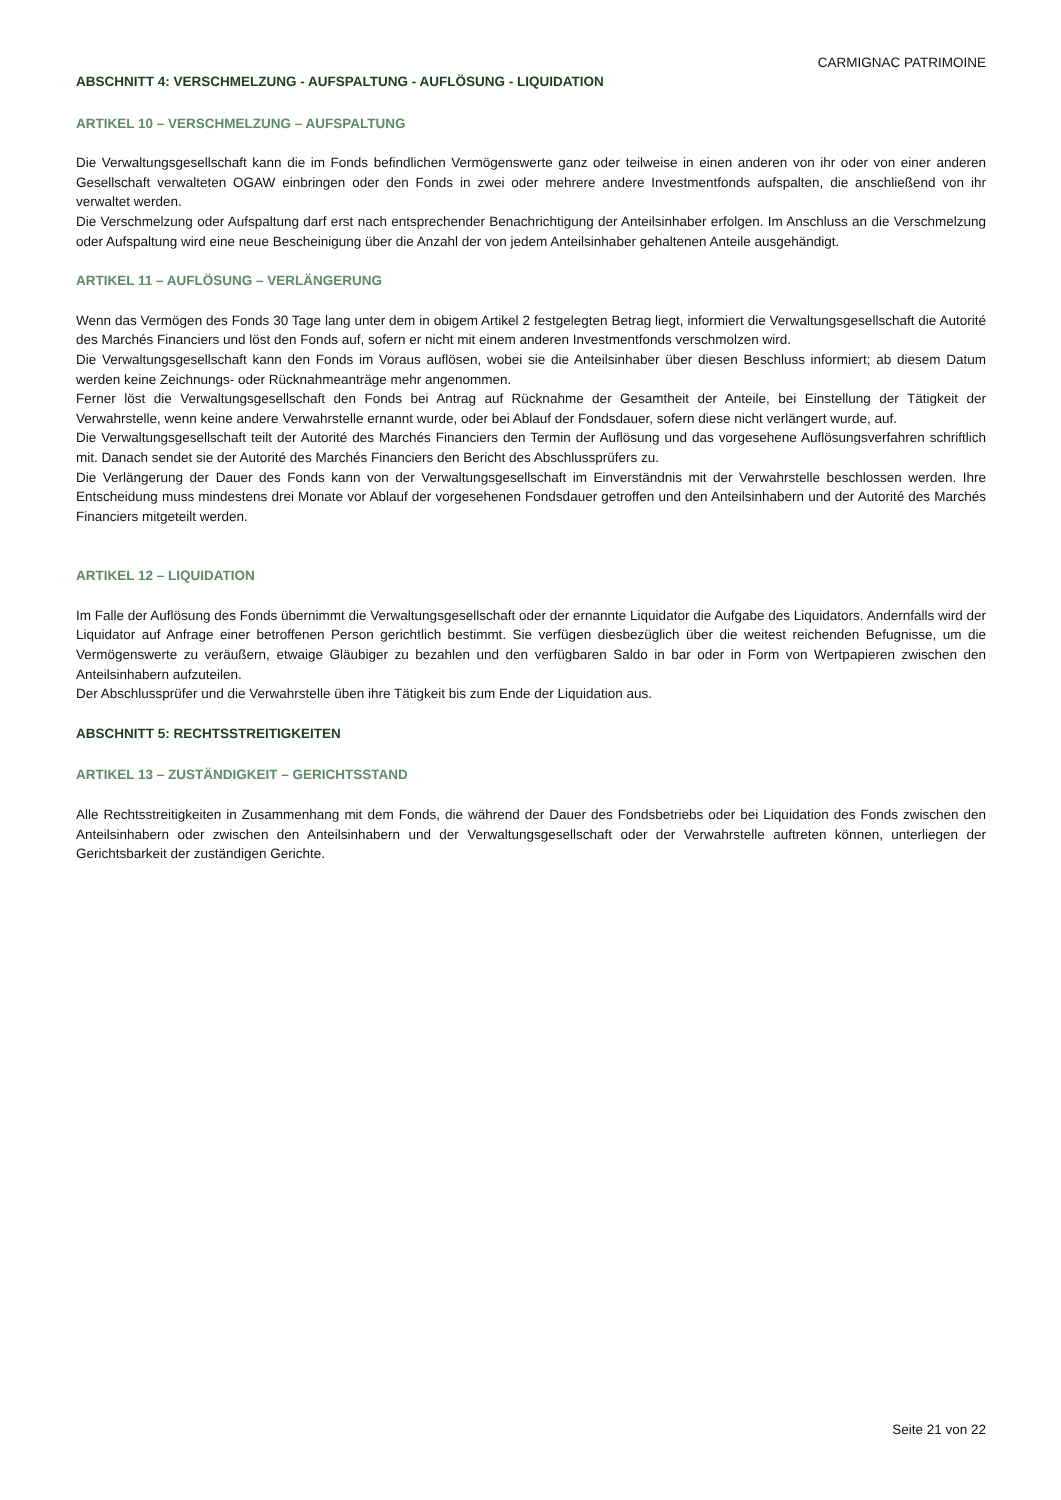CARMIGNAC PATRIMOINE
ABSCHNITT 4: VERSCHMELZUNG - AUFSPALTUNG - AUFLÖSUNG - LIQUIDATION
ARTIKEL 10 – VERSCHMELZUNG – AUFSPALTUNG
Die Verwaltungsgesellschaft kann die im Fonds befindlichen Vermögenswerte ganz oder teilweise in einen anderen von ihr oder von einer anderen Gesellschaft verwalteten OGAW einbringen oder den Fonds in zwei oder mehrere andere Investmentfonds aufspalten, die anschließend von ihr verwaltet werden.
Die Verschmelzung oder Aufspaltung darf erst nach entsprechender Benachrichtigung der Anteilsinhaber erfolgen. Im Anschluss an die Verschmelzung oder Aufspaltung wird eine neue Bescheinigung über die Anzahl der von jedem Anteilsinhaber gehaltenen Anteile ausgehändigt.
ARTIKEL 11 – AUFLÖSUNG – VERLÄNGERUNG
Wenn das Vermögen des Fonds 30 Tage lang unter dem in obigem Artikel 2 festgelegten Betrag liegt, informiert die Verwaltungsgesellschaft die Autorité des Marchés Financiers und löst den Fonds auf, sofern er nicht mit einem anderen Investmentfonds verschmolzen wird.
Die Verwaltungsgesellschaft kann den Fonds im Voraus auflösen, wobei sie die Anteilsinhaber über diesen Beschluss informiert; ab diesem Datum werden keine Zeichnungs- oder Rücknahmeanträge mehr angenommen.
Ferner löst die Verwaltungsgesellschaft den Fonds bei Antrag auf Rücknahme der Gesamtheit der Anteile, bei Einstellung der Tätigkeit der Verwahrstelle, wenn keine andere Verwahrstelle ernannt wurde, oder bei Ablauf der Fondsdauer, sofern diese nicht verlängert wurde, auf.
Die Verwaltungsgesellschaft teilt der Autorité des Marchés Financiers den Termin der Auflösung und das vorgesehene Auflösungsverfahren schriftlich mit. Danach sendet sie der Autorité des Marchés Financiers den Bericht des Abschlussprüfers zu.
Die Verlängerung der Dauer des Fonds kann von der Verwaltungsgesellschaft im Einverständnis mit der Verwahrstelle beschlossen werden. Ihre Entscheidung muss mindestens drei Monate vor Ablauf der vorgesehenen Fondsdauer getroffen und den Anteilsinhabern und der Autorité des Marchés Financiers mitgeteilt werden.
ARTIKEL 12 – LIQUIDATION
Im Falle der Auflösung des Fonds übernimmt die Verwaltungsgesellschaft oder der ernannte Liquidator die Aufgabe des Liquidators. Andernfalls wird der Liquidator auf Anfrage einer betroffenen Person gerichtlich bestimmt. Sie verfügen diesbezüglich über die weitest reichenden Befugnisse, um die Vermögenswerte zu veräußern, etwaige Gläubiger zu bezahlen und den verfügbaren Saldo in bar oder in Form von Wertpapieren zwischen den Anteilsinhabern aufzuteilen.
Der Abschlussprüfer und die Verwahrstelle üben ihre Tätigkeit bis zum Ende der Liquidation aus.
ABSCHNITT 5: RECHTSSTREITIGKEITEN
ARTIKEL 13 – ZUSTÄNDIGKEIT – GERICHTSSTAND
Alle Rechtsstreitigkeiten in Zusammenhang mit dem Fonds, die während der Dauer des Fondsbetriebs oder bei Liquidation des Fonds zwischen den Anteilsinhabern oder zwischen den Anteilsinhabern und der Verwaltungsgesellschaft oder der Verwahrstelle auftreten können, unterliegen der Gerichtsbarkeit der zuständigen Gerichte.
Seite 21 von 22